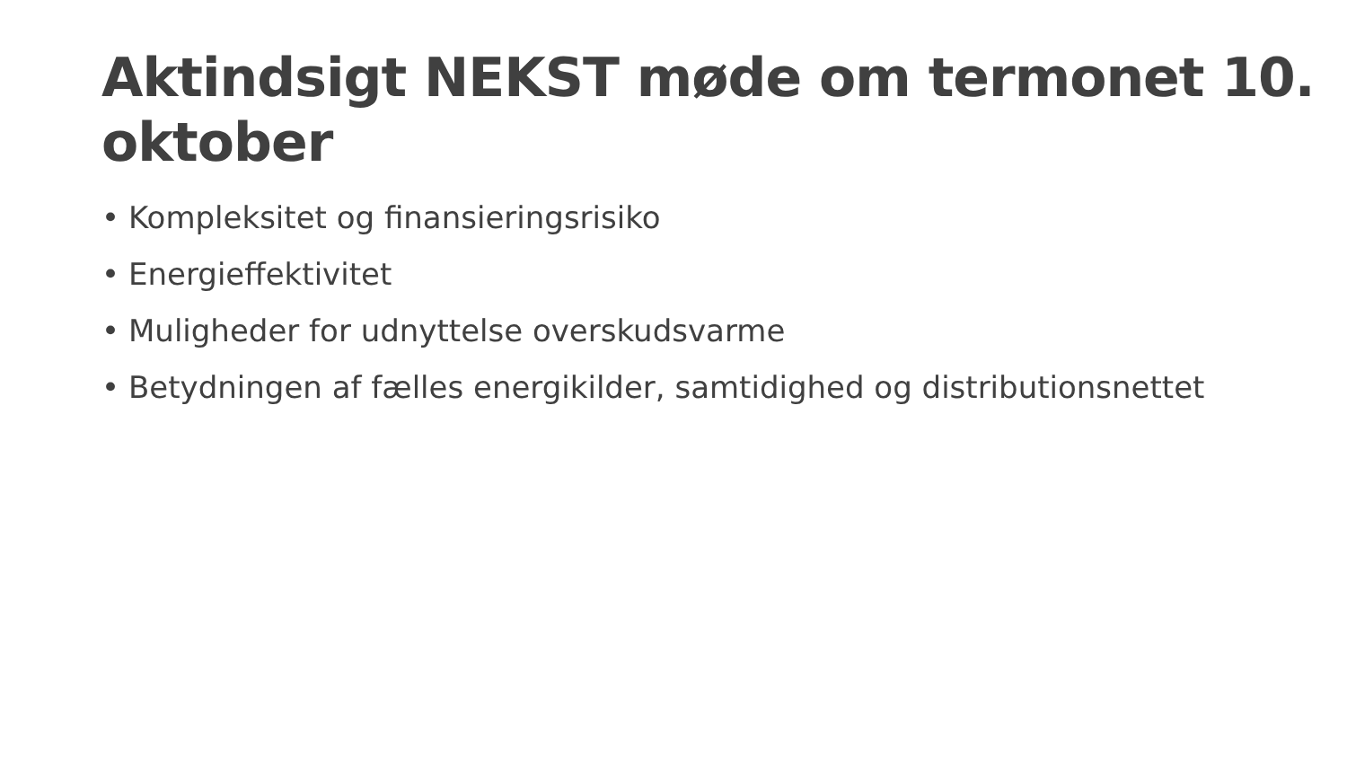Aktindsigt NEKST møde om termonet 10. oktober
• Kompleksitet og finansieringsrisiko
• Energieffektivitet
• Muligheder for udnyttelse overskudsvarme
• Betydningen af fælles energikilder, samtidighed og distributionsnettet